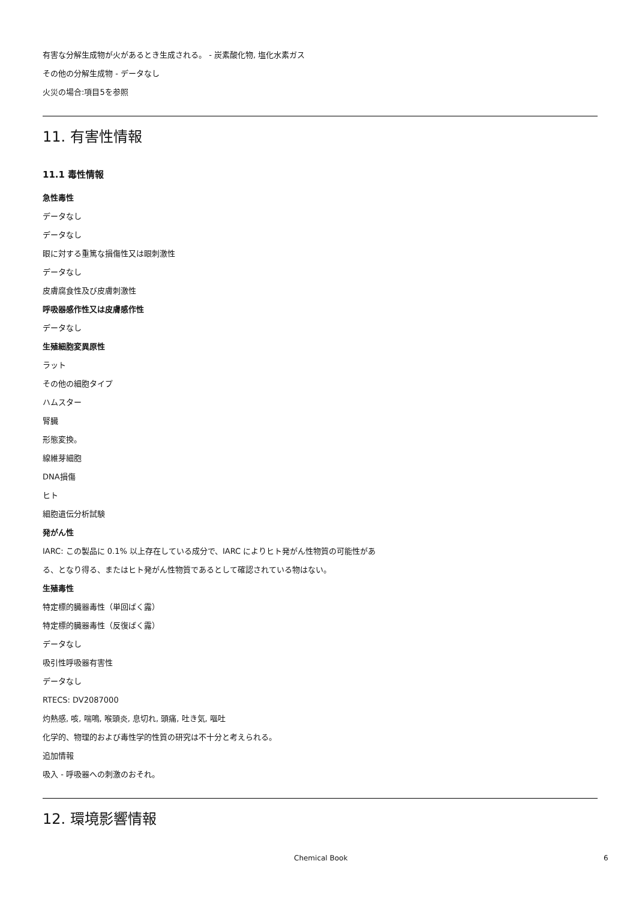有害な分解生成物が火があるとき生成される。 - 炭素酸化物, 塩化水素ガス
その他の分解生成物 - データなし
火災の場合:項目5を参照
11. 有害性情報
11.1 毒性情報
急性毒性
データなし
データなし
眼に対する重篤な損傷性又は眼刺激性
データなし
皮膚腐食性及び皮膚刺激性
呼吸器感作性又は皮膚感作性
データなし
生殖細胞変異原性
ラット
その他の細胞タイプ
ハムスター
腎臓
形態変換。
線維芽細胞
DNA損傷
ヒト
細胞遺伝分析試験
発がん性
IARC: この製品に 0.1% 以上存在している成分で、IARC によりヒト発がん性物質の可能性があ
る、となり得る、またはヒト発がん性物質であるとして確認されている物はない。
生殖毒性
特定標的臓器毒性（単回ばく露）
特定標的臓器毒性（反復ばく露）
データなし
吸引性呼吸器有害性
データなし
RTECS: DV2087000
灼熱感, 咳, 喘鳴, 喉頭炎, 息切れ, 頭痛, 吐き気, 嘔吐
化学的、物理的および毒性学的性質の研究は不十分と考えられる。
追加情報
吸入 - 呼吸器への刺激のおそれ。
12. 環境影響情報
Chemical Book 6